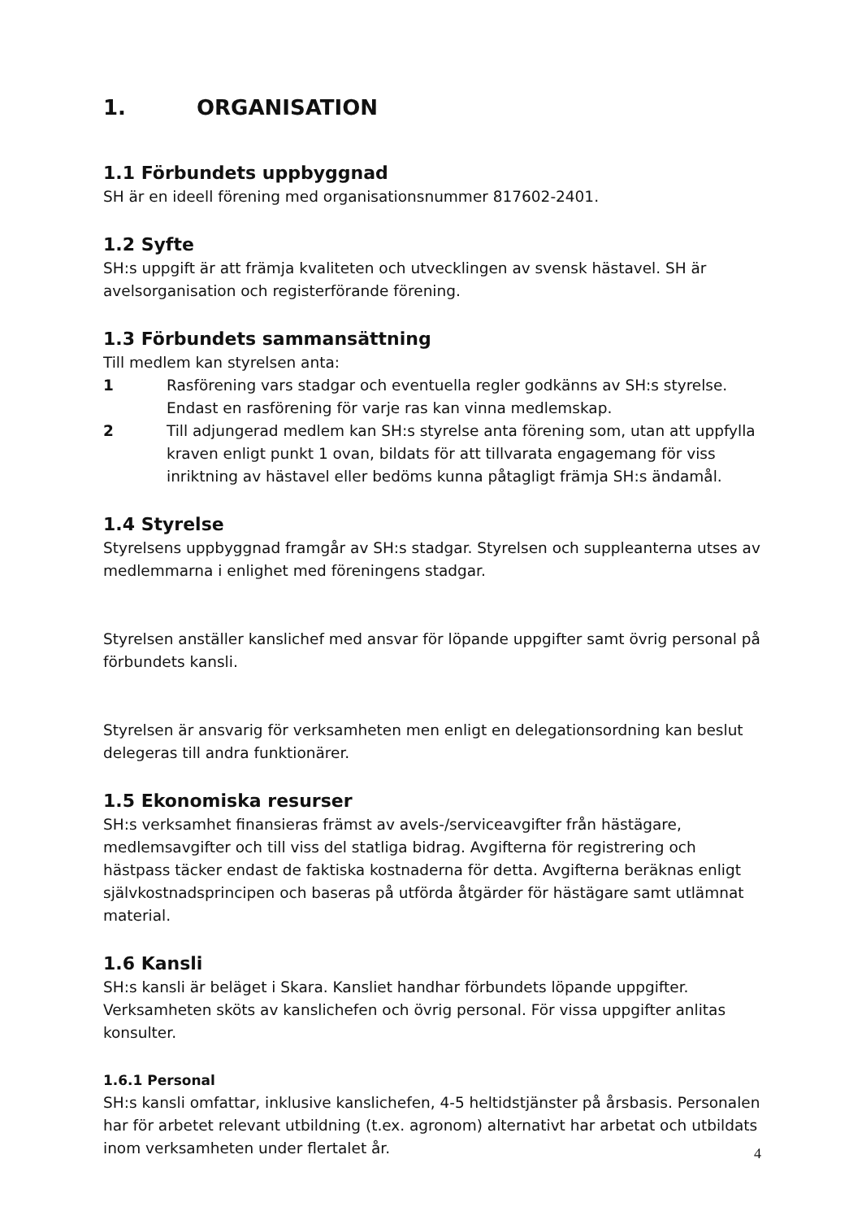1. ORGANISATION
1.1 Förbundets uppbyggnad
SH är en ideell förening med organisationsnummer 817602-2401.
1.2 Syfte
SH:s uppgift är att främja kvaliteten och utvecklingen av svensk hästavel. SH är avelsorganisation och registerförande förening.
1.3 Förbundets sammansättning
Till medlem kan styrelsen anta:
1 Rasförening vars stadgar och eventuella regler godkänns av SH:s styrelse. Endast en rasförening för varje ras kan vinna medlemskap.
2 Till adjungerad medlem kan SH:s styrelse anta förening som, utan att uppfylla kraven enligt punkt 1 ovan, bildats för att tillvarata engagemang för viss inriktning av hästavel eller bedöms kunna påtagligt främja SH:s ändamål.
1.4 Styrelse
Styrelsens uppbyggnad framgår av SH:s stadgar. Styrelsen och suppleanterna utses av medlemmarna i enlighet med föreningens stadgar.
Styrelsen anställer kanslichef med ansvar för löpande uppgifter samt övrig personal på förbundets kansli.
Styrelsen är ansvarig för verksamheten men enligt en delegationsordning kan beslut delegeras till andra funktionärer.
1.5 Ekonomiska resurser
SH:s verksamhet finansieras främst av avels-/serviceavgifter från hästägare, medlemsavgifter och till viss del statliga bidrag. Avgifterna för registrering och hästpass täcker endast de faktiska kostnaderna för detta. Avgifterna beräknas enligt självkostnadsprincipen och baseras på utförda åtgärder för hästägare samt utlämnat material.
1.6 Kansli
SH:s kansli är beläget i Skara. Kansliet handhar förbundets löpande uppgifter. Verksamheten sköts av kanslichefen och övrig personal. För vissa uppgifter anlitas konsulter.
1.6.1 Personal
SH:s kansli omfattar, inklusive kanslichefen, 4-5 heltidstjänster på årsbasis. Personalen har för arbetet relevant utbildning (t.ex. agronom) alternativt har arbetat och utbildats inom verksamheten under flertalet år.
4